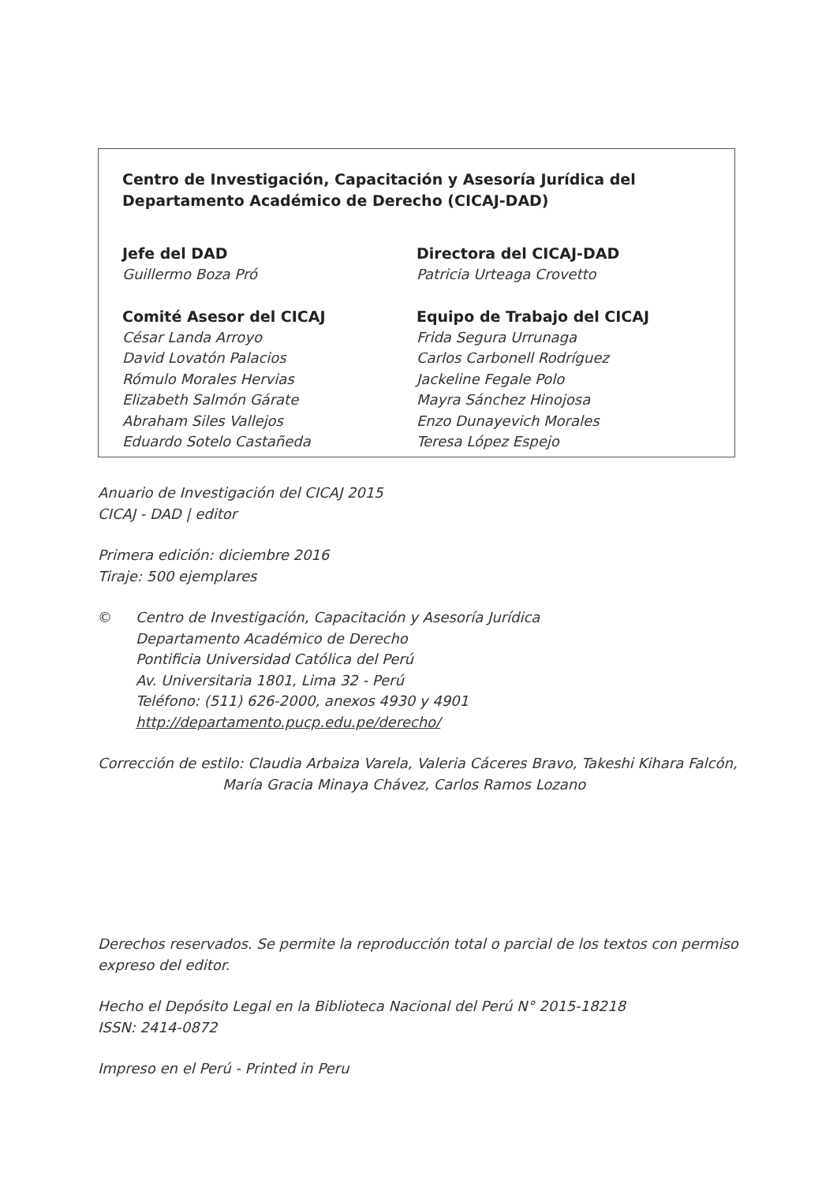Centro de Investigación, Capacitación y Asesoría Jurídica del
Departamento Académico de Derecho (CICAJ-DAD)
Jefe del DAD
Guillermo Boza Pró
Comité Asesor del CICAJ
César Landa Arroyo
David Lovatón Palacios
Rómulo Morales Hervias
Elizabeth Salmón Gárate
Abraham Siles Vallejos
Eduardo Sotelo Castañeda
Directora del CICAJ-DAD
Patricia Urteaga Crovetto
Equipo de Trabajo del CICAJ
Frida Segura Urrunaga
Carlos Carbonell Rodríguez
Jackeline Fegale Polo
Mayra Sánchez Hinojosa
Enzo Dunayevich Morales
Teresa López Espejo
Anuario de Investigación del CICAJ 2015
CICAJ - DAD | editor
Primera edición: diciembre 2016
Tiraje: 500 ejemplares
© Centro de Investigación, Capacitación y Asesoría Jurídica
Departamento Académico de Derecho
Pontificia Universidad Católica del Perú
Av. Universitaria 1801, Lima 32 - Perú
Teléfono: (511) 626-2000, anexos 4930 y 4901
http://departamento.pucp.edu.pe/derecho/
Corrección de estilo: Claudia Arbaiza Varela, Valeria Cáceres Bravo, Takeshi Kihara Falcón,
María Gracia Minaya Chávez, Carlos Ramos Lozano
Derechos reservados. Se permite la reproducción total o parcial de los textos con permiso expreso del editor.
Hecho el Depósito Legal en la Biblioteca Nacional del Perú N° 2015-18218
ISSN: 2414-0872
Impreso en el Perú - Printed in Peru